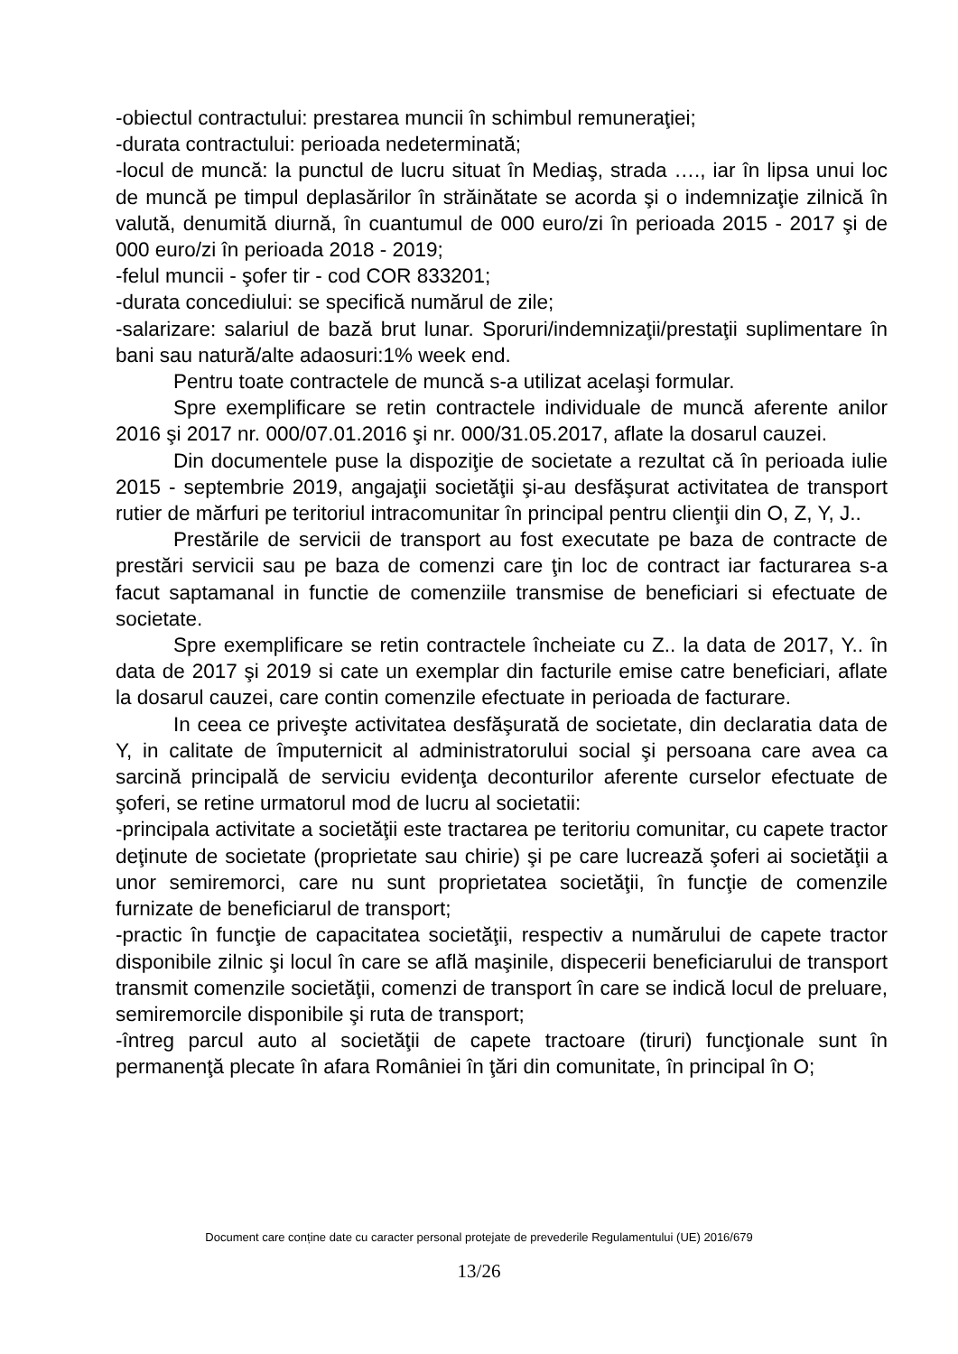-obiectul contractului: prestarea muncii în schimbul remuneraţiei;
-durata contractului: perioada nedeterminată;
-locul de muncă: la punctul de lucru situat în Mediaş, strada …., iar în lipsa unui loc de muncă pe timpul deplasărilor în străinătate se acorda şi o indemnizaţie zilnică în valută, denumită diurnă, în cuantumul de 000 euro/zi în perioada 2015 - 2017 şi de 000 euro/zi în perioada 2018 - 2019;
-felul muncii - şofer tir - cod COR 833201;
-durata concediului: se specifică numărul de zile;
-salarizare: salariul de bază brut lunar. Sporuri/indemnizaţii/prestaţii suplimentare în bani sau natură/alte adaosuri:1% week end.
Pentru toate contractele de muncă s-a utilizat acelaşi formular.
Spre exemplificare se retin contractele individuale de muncă aferente anilor 2016 şi 2017 nr. 000/07.01.2016 şi nr. 000/31.05.2017, aflate la dosarul cauzei.
Din documentele puse la dispoziţie de societate a rezultat că în perioada iulie 2015 - septembrie 2019, angajaţii societăţii şi-au desfăşurat activitatea de transport rutier de mărfuri pe teritoriul intracomunitar în principal pentru clienţii din O, Z, Y, J..
Prestările de servicii de transport au fost executate pe baza de contracte de prestări servicii sau pe baza de comenzi care ţin loc de contract iar facturarea s-a facut saptamanal in functie de comenziile transmise de beneficiari si efectuate de societate.
Spre exemplificare se retin contractele încheiate cu Z.. la data de 2017, Y.. în data de 2017 şi 2019 si cate un exemplar din facturile emise catre beneficiari, aflate la dosarul cauzei, care contin comenzile efectuate in perioada de facturare.
In ceea ce priveşte activitatea desfăşurată de societate, din declaratia data de Y, in calitate de împuternicit al administratorului social şi persoana care avea ca sarcină principală de serviciu evidenţa deconturilor aferente curselor efectuate de şoferi, se retine urmatorul mod de lucru al societatii:
-principala activitate a societăţii este tractarea pe teritoriu comunitar, cu capete tractor deţinute de societate (proprietate sau chirie) şi pe care lucrează şoferi ai societăţii a unor semiremorci, care nu sunt proprietatea societăţii, în funcţie de comenzile furnizate de beneficiarul de transport;
-practic în funcţie de capacitatea societăţii, respectiv a numărului de capete tractor disponibile zilnic şi locul în care se află maşinile, dispecerii beneficiarului de transport transmit comenzile societăţii, comenzi de transport în care se indică locul de preluare, semiremorcile disponibile şi ruta de transport;
-întreg parcul auto al societăţii de capete tractoare (tiruri) funcţionale sunt în permanenţă plecate în afara României în ţări din comunitate, în principal în O;
Document care conține date cu caracter personal protejate de prevederile Regulamentului (UE) 2016/679
13/26